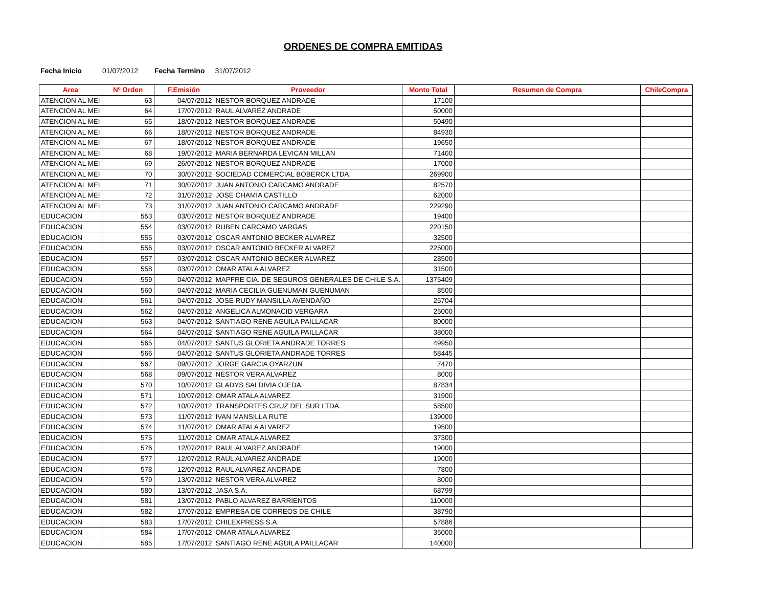ORDENES DE COMPRA EMITIDAS
Fecha Inicio 01/07/2012 Fecha Termino 31/07/2012
| Area | Nº Orden | F.Emisión | Proveedor | Monto Total | Resumen de Compra | ChileCompra |
| --- | --- | --- | --- | --- | --- | --- |
| ATENCION AL MEI | 63 | 04/07/2012 | NESTOR BORQUEZ ANDRADE | 17100 | | |
| ATENCION AL MEI | 64 | 17/07/2012 | RAUL ALVAREZ ANDRADE | 50000 | | |
| ATENCION AL MEI | 65 | 18/07/2012 | NESTOR BORQUEZ ANDRADE | 50490 | | |
| ATENCION AL MEI | 66 | 18/07/2012 | NESTOR BORQUEZ ANDRADE | 84930 | | |
| ATENCION AL MEI | 67 | 18/07/2012 | NESTOR BORQUEZ ANDRADE | 19650 | | |
| ATENCION AL MEI | 68 | 19/07/2012 | MARIA BERNARDA LEVICAN MILLAN | 71400 | | |
| ATENCION AL MEI | 69 | 26/07/2012 | NESTOR BORQUEZ ANDRADE | 17000 | | |
| ATENCION AL MEI | 70 | 30/07/2012 | SOCIEDAD COMERCIAL BOBERCK LTDA. | 269900 | | |
| ATENCION AL MEI | 71 | 30/07/2012 | JUAN ANTONIO CARCAMO ANDRADE | 82570 | | |
| ATENCION AL MEI | 72 | 31/07/2012 | JOSE CHAMIA CASTILLO | 62000 | | |
| ATENCION AL MEI | 73 | 31/07/2012 | JUAN ANTONIO CARCAMO ANDRADE | 229290 | | |
| EDUCACION | 553 | 03/07/2012 | NESTOR BORQUEZ ANDRADE | 19400 | | |
| EDUCACION | 554 | 03/07/2012 | RUBEN CARCAMO VARGAS | 220150 | | |
| EDUCACION | 555 | 03/07/2012 | OSCAR ANTONIO BECKER ALVAREZ | 32500 | | |
| EDUCACION | 556 | 03/07/2012 | OSCAR ANTONIO BECKER ALVAREZ | 225000 | | |
| EDUCACION | 557 | 03/07/2012 | OSCAR ANTONIO BECKER ALVAREZ | 28500 | | |
| EDUCACION | 558 | 03/07/2012 | OMAR ATALA ALVAREZ | 31500 | | |
| EDUCACION | 559 | 04/07/2012 | MAPFRE CIA. DE SEGUROS GENERALES DE CHILE S.A. | 1375409 | | |
| EDUCACION | 560 | 04/07/2012 | MARIA CECILIA GUENUMAN GUENUMAN | 8500 | | |
| EDUCACION | 561 | 04/07/2012 | JOSE RUDY MANSILLA AVENDAÑO | 25704 | | |
| EDUCACION | 562 | 04/07/2012 | ANGELICA ALMONACID VERGARA | 25000 | | |
| EDUCACION | 563 | 04/07/2012 | SANTIAGO RENE AGUILA PAILLACAR | 80000 | | |
| EDUCACION | 564 | 04/07/2012 | SANTIAGO RENE AGUILA PAILLACAR | 38000 | | |
| EDUCACION | 565 | 04/07/2012 | SANTUS GLORIETA ANDRADE TORRES | 49950 | | |
| EDUCACION | 566 | 04/07/2012 | SANTUS GLORIETA ANDRADE TORRES | 58445 | | |
| EDUCACION | 567 | 09/07/2012 | JORGE GARCIA OYARZUN | 7470 | | |
| EDUCACION | 568 | 09/07/2012 | NESTOR VERA ALVAREZ | 8000 | | |
| EDUCACION | 570 | 10/07/2012 | GLADYS SALDIVIA OJEDA | 87834 | | |
| EDUCACION | 571 | 10/07/2012 | OMAR ATALA ALVAREZ | 31900 | | |
| EDUCACION | 572 | 10/07/2012 | TRANSPORTES CRUZ DEL SUR LTDA. | 58500 | | |
| EDUCACION | 573 | 11/07/2012 | IVAN MANSILLA RUTE | 139000 | | |
| EDUCACION | 574 | 11/07/2012 | OMAR ATALA ALVAREZ | 19500 | | |
| EDUCACION | 575 | 11/07/2012 | OMAR ATALA ALVAREZ | 37300 | | |
| EDUCACION | 576 | 12/07/2012 | RAUL ALVAREZ ANDRADE | 19000 | | |
| EDUCACION | 577 | 12/07/2012 | RAUL ALVAREZ ANDRADE | 19000 | | |
| EDUCACION | 578 | 12/07/2012 | RAUL ALVAREZ ANDRADE | 7800 | | |
| EDUCACION | 579 | 13/07/2012 | NESTOR VERA ALVAREZ | 8000 | | |
| EDUCACION | 580 | 13/07/2012 | JASA S.A. | 68799 | | |
| EDUCACION | 581 | 13/07/2012 | PABLO ALVAREZ BARRIENTOS | 110000 | | |
| EDUCACION | 582 | 17/07/2012 | EMPRESA DE CORREOS DE CHILE | 38790 | | |
| EDUCACION | 583 | 17/07/2012 | CHILEXPRESS S.A. | 57886 | | |
| EDUCACION | 584 | 17/07/2012 | OMAR ATALA ALVAREZ | 35000 | | |
| EDUCACION | 585 | 17/07/2012 | SANTIAGO RENE AGUILA PAILLACAR | 140000 | | |